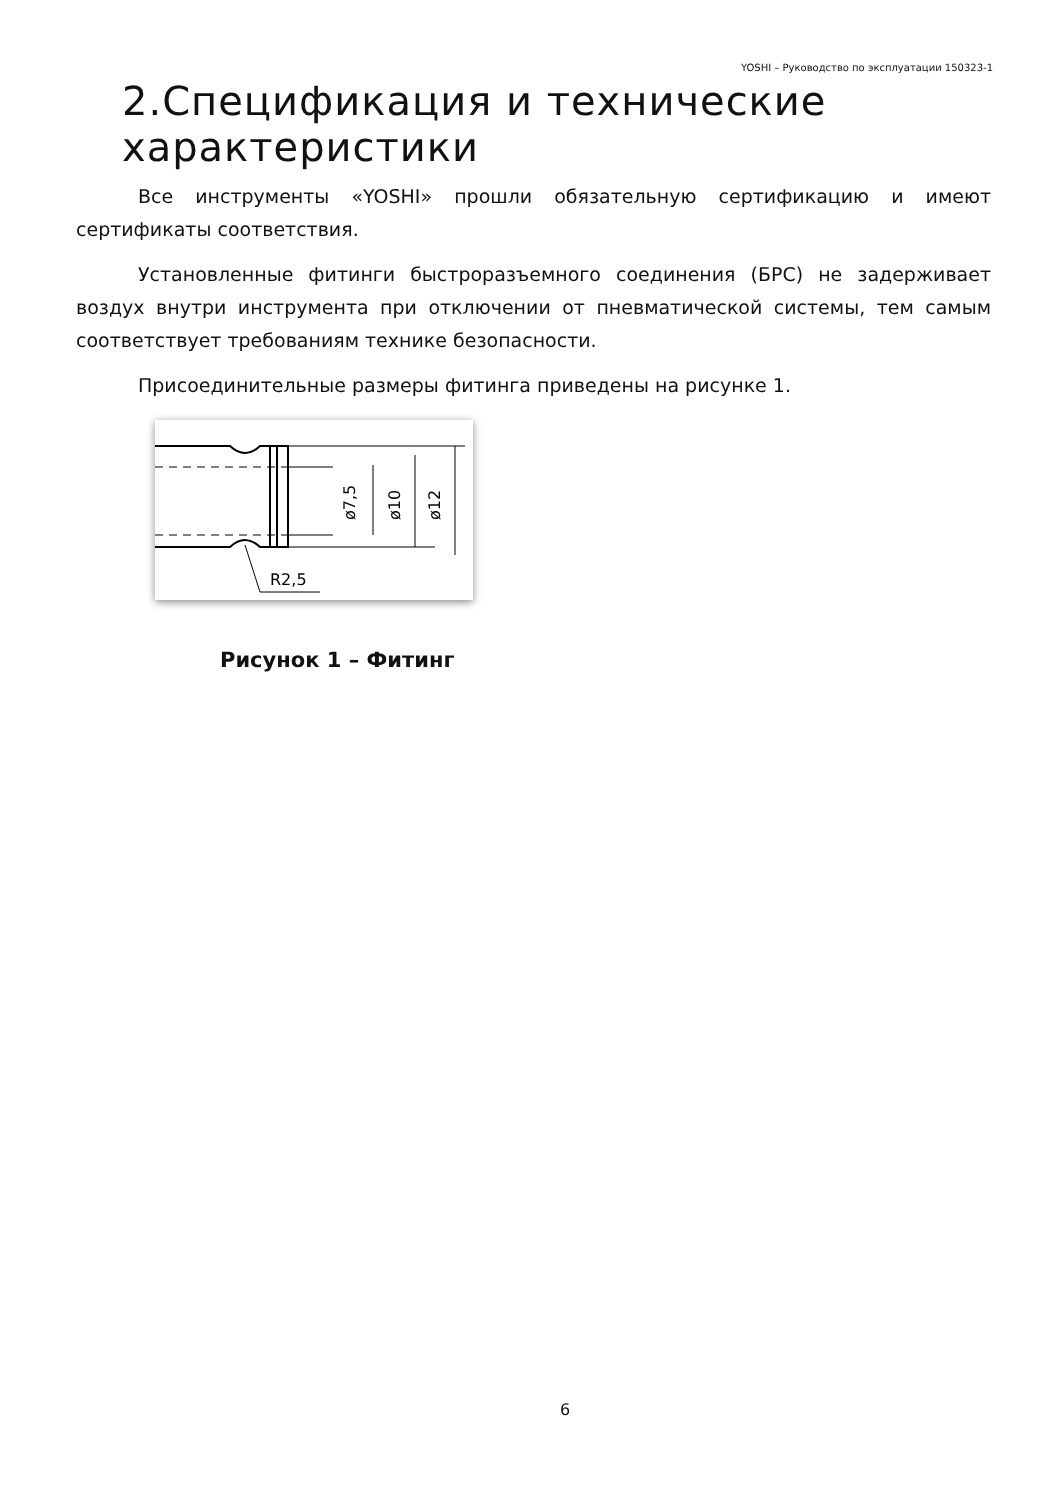YOSHI – Руководство по эксплуатации 150323-1
2.Спецификация и технические характеристики
Все инструменты «YOSHI» прошли обязательную сертификацию и имеют сертификаты соответствия.
Установленные фитинги быстроразъемного соединения (БРС) не задерживает воздух внутри инструмента при отключении от пневматической системы, тем самым соответствует требованиям технике безопасности.
Присоединительные размеры фитинга приведены на рисунке 1.
ø7,5
ø10
ø12
R2,5
Рисунок 1 – Фитинг
6